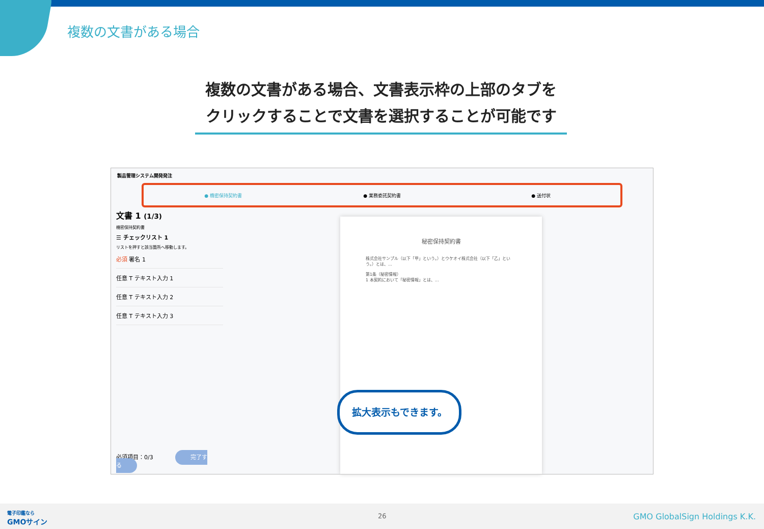複数の文書がある場合
複数の文書がある場合、文書表示枠の上部のタブを
クリックすることで文書を選択することが可能です
製品管理システム開発発注
● 機密保持契約書 ● 業務委託契約書 ● 送付状
文書 1 (1/3)
機密保持契約書
☰ チェックリスト 1
リストを押すと該当箇所へ移動します。
必須 署名 1
任意 T テキスト入力 1
任意 T テキスト入力 2
任意 T テキスト入力 3
必須項目：0/3 完了する
秘密保持契約書
株式会社サンプル（以下「甲」という。）とウケオイ株式会社（以下「乙」という。）とは、…
第1条（秘密情報）
1 本契約において「秘密情報」とは、…
拡大表示もできます。
電子印鑑なら
GMOサイン
26 GMO GlobalSign Holdings K.K.